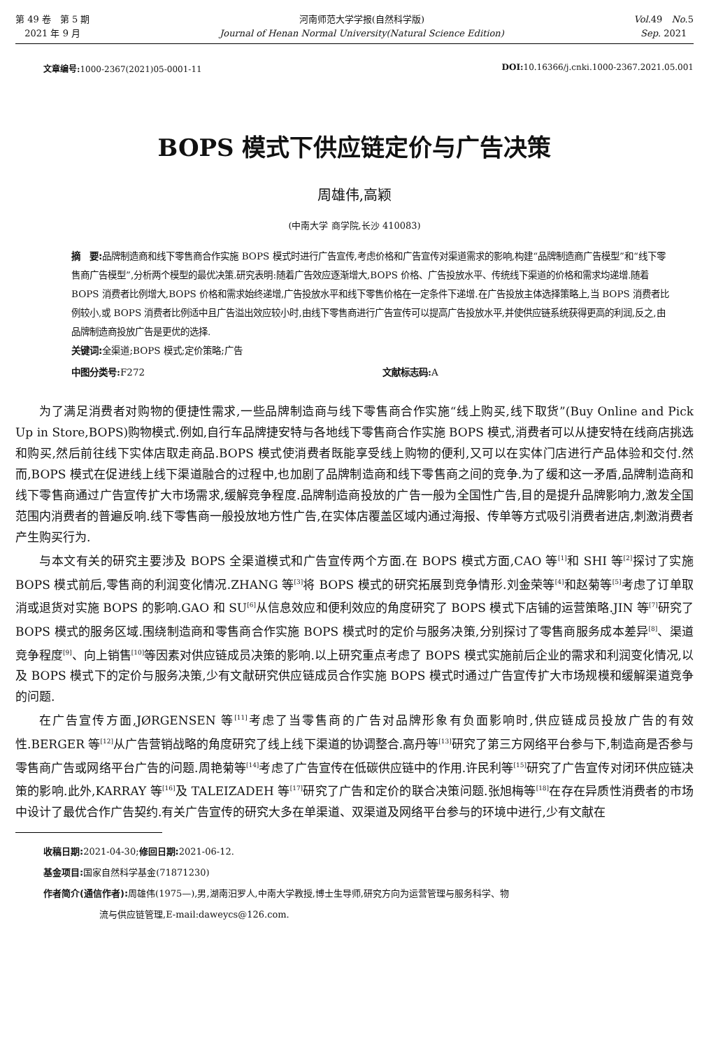第 49 卷　第 5 期
2021 年 9 月
河南师范大学学报(自然科学版)
Journal of Henan Normal University(Natural Science Edition)
Vol.49　No.5
Sep. 2021
文章编号: 1000-2367(2021)05-0001-11 DOI: 10.16366/j.cnki.1000-2367.2021.05.001
BOPS 模式下供应链定价与广告决策
周雄伟,高颖
(中南大学 商学院,长沙 410083)
摘　要: 品牌制造商和线下零售商合作实施 BOPS 模式时进行广告宣传,考虑价格和广告宣传对渠道需求的影响,构建“品牌制造商广告模型”和“线下零售商广告模型”,分析两个模型的最优决策.研究表明:随着广告效应逐渐增大,BOPS 价格、广告投放水平、传统线下渠道的价格和需求均递增.随着 BOPS 消费者比例增大,BOPS 价格和需求始终递增,广告投放水平和线下零售价格在一定条件下递增.在广告投放主体选择策略上,当 BOPS 消费者比例较小,或 BOPS 消费者比例适中且广告溢出效应较小时,由线下零售商进行广告宣传可以提高广告投放水平,并使供应链系统获得更高的利润,反之,由品牌制造商投放广告是更优的选择.
关键词: 全渠道;BOPS 模式;定价策略;广告
中图分类号: F272 文献标志码: A
为了满足消费者对购物的便捷性需求,一些品牌制造商与线下零售商合作实施“线上购买,线下取货”(Buy Online and Pick Up in Store,BOPS)购物模式.例如,自行车品牌捷安特与各地线下零售商合作实施 BOPS 模式,消费者可以从捷安特在线商店挑选和购买,然后前往线下实体店取走商品.BOPS 模式使消费者既能享受线上购物的便利,又可以在实体门店进行产品体验和交付.然而,BOPS 模式在促进线上线下渠道融合的过程中,也加剧了品牌制造商和线下零售商之间的竞争.为了缓和这一矛盾,品牌制造商和线下零售商通过广告宣传扩大市场需求,缓解竞争程度.品牌制造商投放的广告一般为全国性广告,目的是提升品牌影响力,激发全国范围内消费者的普遍反响.线下零售商一般投放地方性广告,在实体店覆盖区域内通过海报、传单等方式吸引消费者进店,刺激消费者产生购买行为.
与本文有关的研究主要涉及 BOPS 全渠道模式和广告宣传两个方面.在 BOPS 模式方面,CAO 等<sup>[1]</sup>和 SHI 等<sup>[2]</sup>探讨了实施 BOPS 模式前后,零售商的利润变化情况.ZHANG 等<sup>[3]</sup>将 BOPS 模式的研究拓展到竞争情形.刘金荣等<sup>[4]</sup>和赵菊等<sup>[5]</sup>考虑了订单取消或退货对实施 BOPS 的影响.GAO 和 SU<sup>[6]</sup>从信息效应和便利效应的角度研究了 BOPS 模式下店铺的运营策略.JIN 等<sup>[7]</sup>研究了 BOPS 模式的服务区域.围绕制造商和零售商合作实施 BOPS 模式时的定价与服务决策,分别探讨了零售商服务成本差异<sup>[8]</sup>、渠道竞争程度<sup>[9]</sup>、向上销售<sup>[10]</sup>等因素对供应链成员决策的影响.以上研究重点考虑了 BOPS 模式实施前后企业的需求和利润变化情况,以及 BOPS 模式下的定价与服务决策,少有文献研究供应链成员合作实施 BOPS 模式时通过广告宣传扩大市场规模和缓解渠道竞争的问题.
在广告宣传方面,JØRGENSEN 等<sup>[11]</sup>考虑了当零售商的广告对品牌形象有负面影响时,供应链成员投放广告的有效性.BERGER 等<sup>[12]</sup>从广告营销战略的角度研究了线上线下渠道的协调整合.高丹等<sup>[13]</sup>研究了第三方网络平台参与下,制造商是否参与零售商广告或网络平台广告的问题.周艳菊等<sup>[14]</sup>考虑了广告宣传在低碳供应链中的作用.许民利等<sup>[15]</sup>研究了广告宣传对闭环供应链决策的影响.此外,KARRAY 等<sup>[16]</sup>及 TALEIZADEH 等<sup>[17]</sup>研究了广告和定价的联合决策问题.张旭梅等<sup>[18]</sup>在存在异质性消费者的市场中设计了最优合作广告契约.有关广告宣传的研究大多在单渠道、双渠道及网络平台参与的环境中进行,少有文献在
收稿日期: 2021-04-30;修回日期: 2021-06-12.
基金项目: 国家自然科学基金(71871230)
作者简介(通信作者): 周雄伟(1975—),男,湖南汨罗人,中南大学教授,博士生导师,研究方向为运营管理与服务科学、物
流与供应链管理,E-mail:daweycs@126.com.